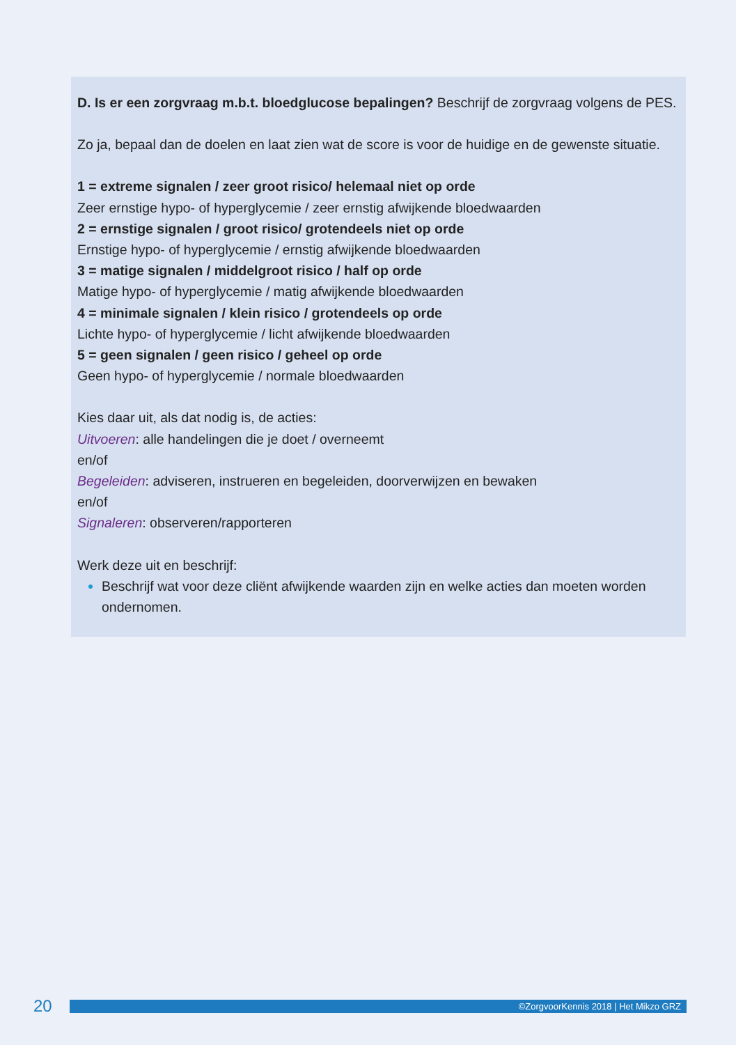D. Is er een zorgvraag m.b.t. bloedglucose bepalingen? Beschrijf de zorgvraag volgens de PES.
Zo ja, bepaal dan de doelen en laat zien wat de score is voor de huidige en de gewenste situatie.
1 = extreme signalen / zeer groot risico/ helemaal niet op orde
Zeer ernstige hypo- of hyperglycemie / zeer ernstig afwijkende bloedwaarden
2 = ernstige signalen / groot risico/ grotendeels niet op orde
Ernstige hypo- of hyperglycemie / ernstig afwijkende bloedwaarden
3 = matige signalen / middelgroot risico / half op orde
Matige hypo- of hyperglycemie / matig afwijkende bloedwaarden
4 = minimale signalen / klein risico / grotendeels op orde
Lichte hypo- of hyperglycemie / licht afwijkende bloedwaarden
5 = geen signalen / geen risico / geheel op orde
Geen hypo- of hyperglycemie / normale bloedwaarden
Kies daar uit, als dat nodig is, de acties:
Uitvoeren: alle handelingen die je doet / overneemt
en/of
Begeleiden: adviseren, instrueren en begeleiden, doorverwijzen en bewaken
en/of
Signaleren: observeren/rapporteren
Werk deze uit en beschrijf:
Beschrijf wat voor deze cliënt afwijkende waarden zijn en welke acties dan moeten worden ondernomen.
20
©ZorgvoorKennis 2018 | Het Mikzo GRZ